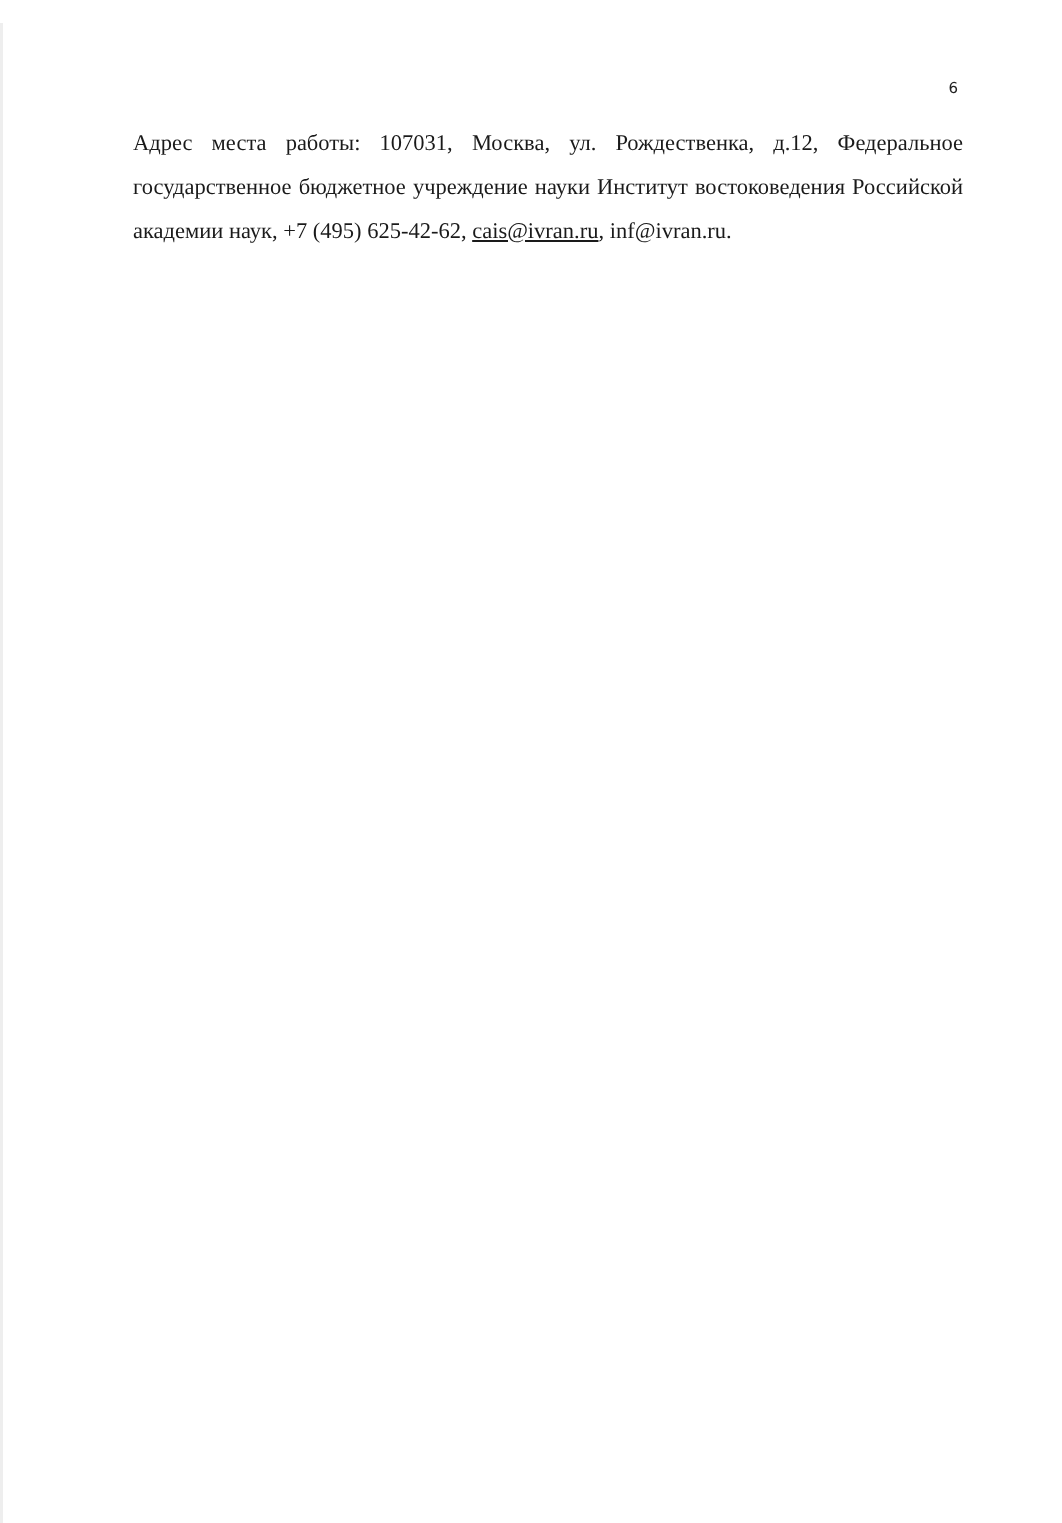6
Адрес места работы: 107031, Москва, ул. Рождественка, д.12, Федеральное государственное бюджетное учреждение науки Институт востоковедения Российской академии наук, +7 (495) 625-42-62, cais@ivran.ru, inf@ivran.ru.